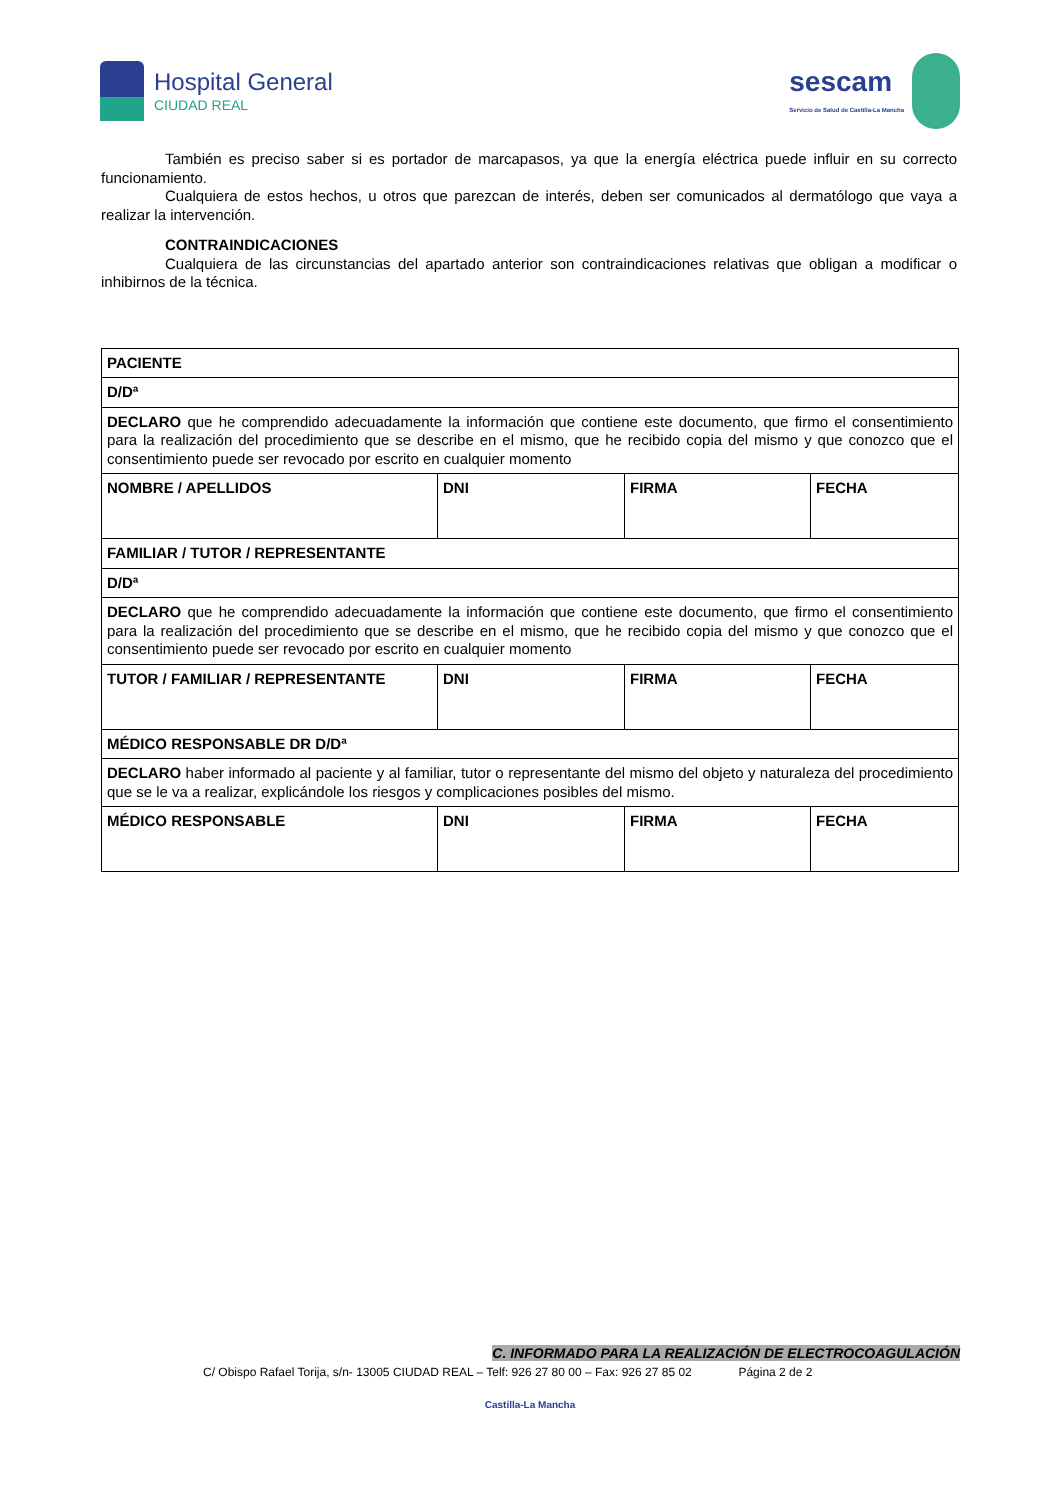Hospital General
CIUDAD REAL
sescam
Servicio de Salud de Castilla-La Mancha
También es preciso saber si es portador de marcapasos, ya que la energía eléctrica puede influir en su correcto funcionamiento.
Cualquiera de estos hechos, u otros que parezcan de interés, deben ser comunicados al dermatólogo que vaya a realizar la intervención.
CONTRAINDICACIONES
Cualquiera de las circunstancias del apartado anterior son contraindicaciones relativas que obligan a modificar o inhibirnos de la técnica.
| PACIENTE | | | |
| D/Dª | | | |
| DECLARO que he comprendido adecuadamente la información que contiene este documento, que firmo el consentimiento para la realización del procedimiento que se describe en el mismo, que he recibido copia del mismo y que conozco que el consentimiento puede ser revocado por escrito en cualquier momento | | | |
| NOMBRE / APELLIDOS | DNI | FIRMA | FECHA |
| FAMILIAR / TUTOR / REPRESENTANTE | | | |
| D/Dª | | | |
| DECLARO que he comprendido adecuadamente la información que contiene este documento, que firmo el consentimiento para la realización del procedimiento que se describe en el mismo, que he recibido copia del mismo y que conozco que el consentimiento puede ser revocado por escrito en cualquier momento | | | |
| TUTOR / FAMILIAR / REPRESENTANTE | DNI | FIRMA | FECHA |
| MÉDICO RESPONSABLE DR D/Dª | | | |
| DECLARO haber informado al paciente y al familiar, tutor o representante del mismo del objeto y naturaleza del procedimiento que se le va a realizar, explicándole los riesgos y complicaciones posibles del mismo. | | | |
| MÉDICO RESPONSABLE | DNI | FIRMA | FECHA |
C. INFORMADO PARA LA REALIZACIÓN DE ELECTROCOAGULACIÓN
C/ Obispo Rafael Torija, s/n- 13005 CIUDAD REAL – Telf: 926 27 80 00 – Fax: 926 27 85 02 Página 2 de 2
Castilla-La Mancha